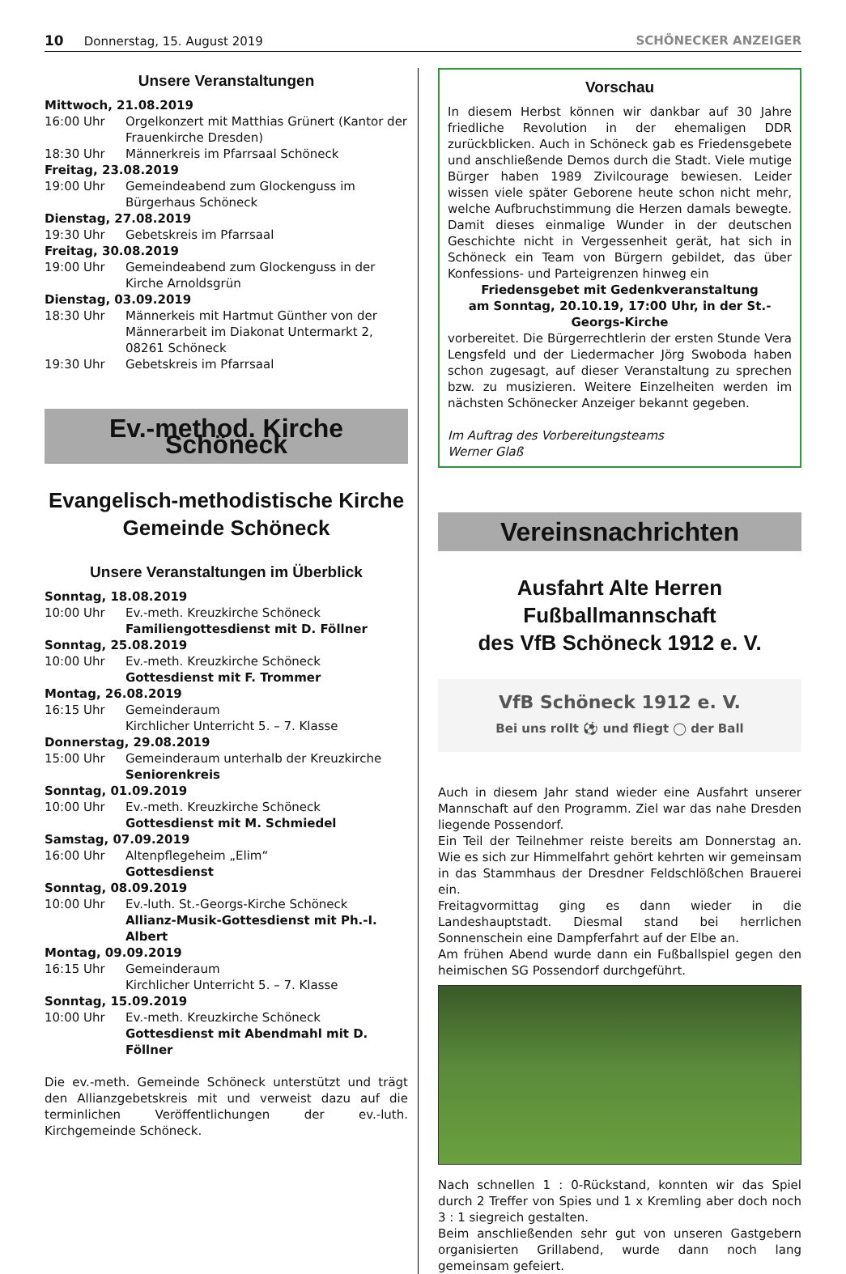10 Donnerstag, 15. August 2019 SCHÖNECKER ANZEIGER
Unsere Veranstaltungen
Mittwoch, 21.08.2019
16:00 Uhr Orgelkonzert mit Matthias Grünert (Kantor der Frauenkirche Dresden)
18:30 Uhr Männerkreis im Pfarrsaal Schöneck
Freitag, 23.08.2019
19:00 Uhr Gemeindeabend zum Glockenguss im Bürgerhaus Schöneck
Dienstag, 27.08.2019
19:30 Uhr Gebetskreis im Pfarrsaal
Freitag, 30.08.2019
19:00 Uhr Gemeindeabend zum Glockenguss in der Kirche Arnoldsgrün
Dienstag, 03.09.2019
18:30 Uhr Männerkeis mit Hartmut Günther von der Männerarbeit im Diakonat Untermarkt 2, 08261 Schöneck
19:30 Uhr Gebetskreis im Pfarrsaal
Ev.-method. Kirche Schöneck
Evangelisch-methodistische Kirche
Gemeinde Schöneck
Unsere Veranstaltungen im Überblick
Sonntag, 18.08.2019
10:00 Uhr Ev.-meth. Kreuzkirche Schöneck
Familiengottesdienst mit D. Föllner
Sonntag, 25.08.2019
10:00 Uhr Ev.-meth. Kreuzkirche Schöneck
Gottesdienst mit F. Trommer
Montag, 26.08.2019
16:15 Uhr Gemeinderaum
Kirchlicher Unterricht 5. – 7. Klasse
Donnerstag, 29.08.2019
15:00 Uhr Gemeinderaum unterhalb der Kreuzkirche
Seniorenkreis
Sonntag, 01.09.2019
10:00 Uhr Ev.-meth. Kreuzkirche Schöneck
Gottesdienst mit M. Schmiedel
Samstag, 07.09.2019
16:00 Uhr Altenpflegeheim „Elim“
Gottesdienst
Sonntag, 08.09.2019
10:00 Uhr Ev.-luth. St.-Georgs-Kirche Schöneck
Allianz-Musik-Gottesdienst mit Ph.-I. Albert
Montag, 09.09.2019
16:15 Uhr Gemeinderaum
Kirchlicher Unterricht 5. – 7. Klasse
Sonntag, 15.09.2019
10:00 Uhr Ev.-meth. Kreuzkirche Schöneck
Gottesdienst mit Abendmahl mit D. Föllner
Die ev.-meth. Gemeinde Schöneck unterstützt und trägt den Allianzgebetskreis mit und verweist dazu auf die terminlichen Veröffentlichungen der ev.-luth. Kirchgemeinde Schöneck.
Vorschau
In diesem Herbst können wir dankbar auf 30 Jahre friedliche Revolution in der ehemaligen DDR zurückblicken. Auch in Schöneck gab es Friedensgebete und anschließende Demos durch die Stadt. Viele mutige Bürger haben 1989 Zivilcourage bewiesen. Leider wissen viele später Geborene heute schon nicht mehr, welche Aufbruchstimmung die Herzen damals bewegte. Damit dieses einmalige Wunder in der deutschen Geschichte nicht in Vergessenheit gerät, hat sich in Schöneck ein Team von Bürgern gebildet, das über Konfessions- und Parteigrenzen hinweg ein
Friedensgebet mit Gedenkveranstaltung
am Sonntag, 20.10.19, 17:00 Uhr, in der St.-Georgs-Kirche
vorbereitet. Die Bürgerrechtlerin der ersten Stunde Vera Lengsfeld und der Liedermacher Jörg Swoboda haben schon zugesagt, auf dieser Veranstaltung zu sprechen bzw. zu musizieren. Weitere Einzelheiten werden im nächsten Schönecker Anzeiger bekannt gegeben.
Im Auftrag des Vorbereitungsteams
Werner Glaß
Vereinsnachrichten
Ausfahrt Alte Herren Fußballmannschaft
des VfB Schöneck 1912 e. V.
VfB Schöneck 1912 e. V.
Bei uns rollt ⚽ und fliegt ◯ der Ball
Auch in diesem Jahr stand wieder eine Ausfahrt unserer Mannschaft auf den Programm. Ziel war das nahe Dresden liegende Possendorf.
Ein Teil der Teilnehmer reiste bereits am Donnerstag an. Wie es sich zur Himmelfahrt gehört kehrten wir gemeinsam in das Stammhaus der Dresdner Feldschlößchen Brauerei ein.
Freitagvormittag ging es dann wieder in die Landeshauptstadt. Diesmal stand bei herrlichen Sonnenschein eine Dampferfahrt auf der Elbe an.
Am frühen Abend wurde dann ein Fußballspiel gegen den heimischen SG Possendorf durchgeführt.
Nach schnellen 1 : 0-Rückstand, konnten wir das Spiel durch 2 Treffer von Spies und 1 x Kremling aber doch noch 3 : 1 siegreich gestalten.
Beim anschließenden sehr gut von unseren Gastgebern organisierten Grillabend, wurde dann noch lang gemeinsam gefeiert.